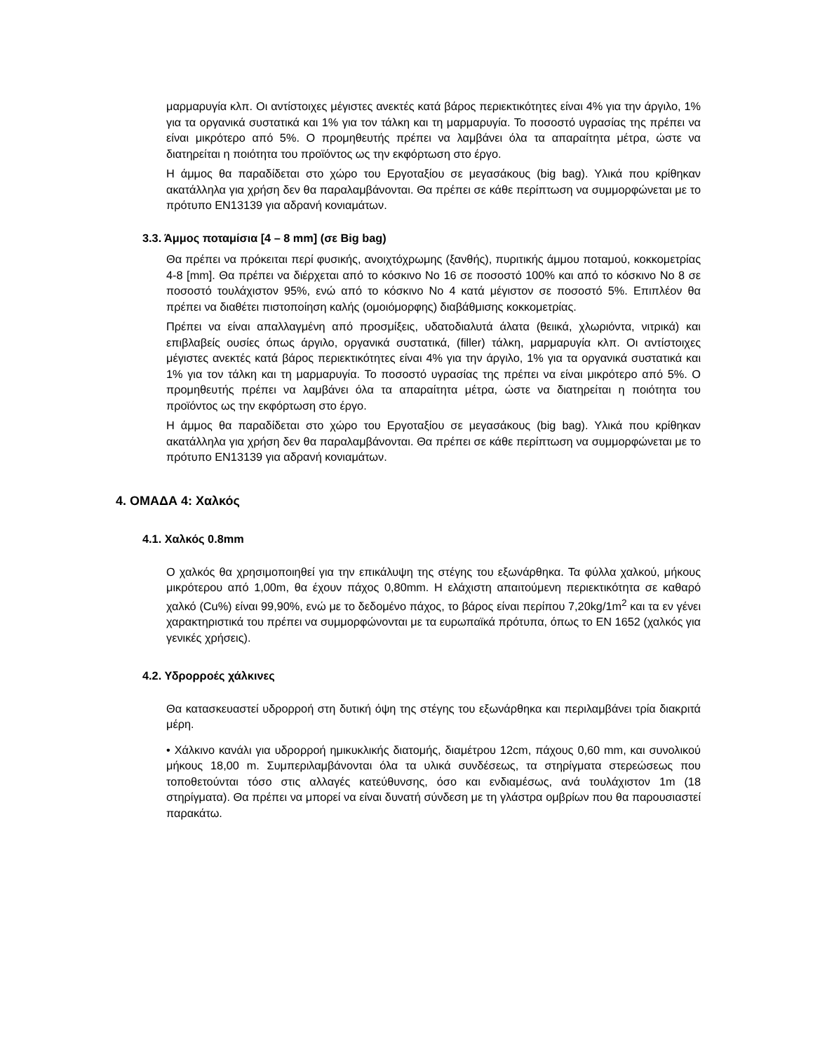μαρμαρυγία κλπ. Οι αντίστοιχες μέγιστες ανεκτές κατά βάρος περιεκτικότητες είναι 4% για την άργιλο, 1% για τα οργανικά συστατικά και 1% για τον τάλκη και τη μαρμαρυγία. Το ποσοστό υγρασίας της πρέπει να είναι μικρότερο από 5%. Ο προμηθευτής πρέπει να λαμβάνει όλα τα απαραίτητα μέτρα, ώστε να διατηρείται η ποιότητα του προϊόντος ως την εκφόρτωση στο έργο.
Η άμμος θα παραδίδεται στο χώρο του Εργοταξίου σε μεγασάκους (big bag). Υλικά που κρίθηκαν ακατάλληλα για χρήση δεν θα παραλαμβάνονται. Θα πρέπει σε κάθε περίπτωση να συμμορφώνεται με το πρότυπο EN13139 για αδρανή κονιαμάτων.
3.3. Άμμος ποταμίσια [4 – 8 mm] (σε Big bag)
Θα πρέπει να πρόκειται περί φυσικής, ανοιχτόχρωμης (ξανθής), πυριτικής άμμου ποταμού, κοκκομετρίας 4-8 [mm]. Θα πρέπει να διέρχεται από το κόσκινο No 16 σε ποσοστό 100% και από το κόσκινο No 8 σε ποσοστό τουλάχιστον 95%, ενώ από το κόσκινο No 4 κατά μέγιστον σε ποσοστό 5%. Επιπλέον θα πρέπει να διαθέτει πιστοποίηση καλής (ομοιόμορφης) διαβάθμισης κοκκομετρίας.
Πρέπει να είναι απαλλαγμένη από προσμίξεις, υδατοδιαλυτά άλατα (θειικά, χλωριόντα, νιτρικά) και επιβλαβείς ουσίες όπως άργιλο, οργανικά συστατικά, (filler) τάλκη, μαρμαρυγία κλπ. Οι αντίστοιχες μέγιστες ανεκτές κατά βάρος περιεκτικότητες είναι 4% για την άργιλο, 1% για τα οργανικά συστατικά και 1% για τον τάλκη και τη μαρμαρυγία. Το ποσοστό υγρασίας της πρέπει να είναι μικρότερο από 5%. Ο προμηθευτής πρέπει να λαμβάνει όλα τα απαραίτητα μέτρα, ώστε να διατηρείται η ποιότητα του προϊόντος ως την εκφόρτωση στο έργο.
Η άμμος θα παραδίδεται στο χώρο του Εργοταξίου σε μεγασάκους (big bag). Υλικά που κρίθηκαν ακατάλληλα για χρήση δεν θα παραλαμβάνονται. Θα πρέπει σε κάθε περίπτωση να συμμορφώνεται με το πρότυπο EN13139 για αδρανή κονιαμάτων.
4. ΟΜΑΔΑ 4: Χαλκός
4.1. Χαλκός 0.8mm
Ο χαλκός θα χρησιμοποιηθεί για την επικάλυψη της στέγης του εξωνάρθηκα. Τα φύλλα χαλκού, μήκους μικρότερου από 1,00m, θα έχουν πάχος 0,80mm. Η ελάχιστη απαιτούμενη περιεκτικότητα σε καθαρό χαλκό (Cu%) είναι 99,90%, ενώ με το δεδομένο πάχος, το βάρος είναι περίπου 7,20kg/1m<sup>2</sup> και τα εν γένει χαρακτηριστικά του πρέπει να συμμορφώνονται με τα ευρωπαϊκά πρότυπα, όπως το EN 1652 (χαλκός για γενικές χρήσεις).
4.2. Υδρορροές χάλκινες
Θα κατασκευαστεί υδρορροή στη δυτική όψη της στέγης του εξωνάρθηκα και περιλαμβάνει τρία διακριτά μέρη.
• Χάλκινο κανάλι για υδρορροή ημικυκλικής διατομής, διαμέτρου 12cm, πάχους 0,60 mm, και συνολικού μήκους 18,00 m. Συμπεριλαμβάνονται όλα τα υλικά συνδέσεως, τα στηρίγματα στερεώσεως που τοποθετούνται τόσο στις αλλαγές κατεύθυνσης, όσο και ενδιαμέσως, ανά τουλάχιστον 1m (18 στηρίγματα). Θα πρέπει να μπορεί να είναι δυνατή σύνδεση με τη γλάστρα ομβρίων που θα παρουσιαστεί παρακάτω.